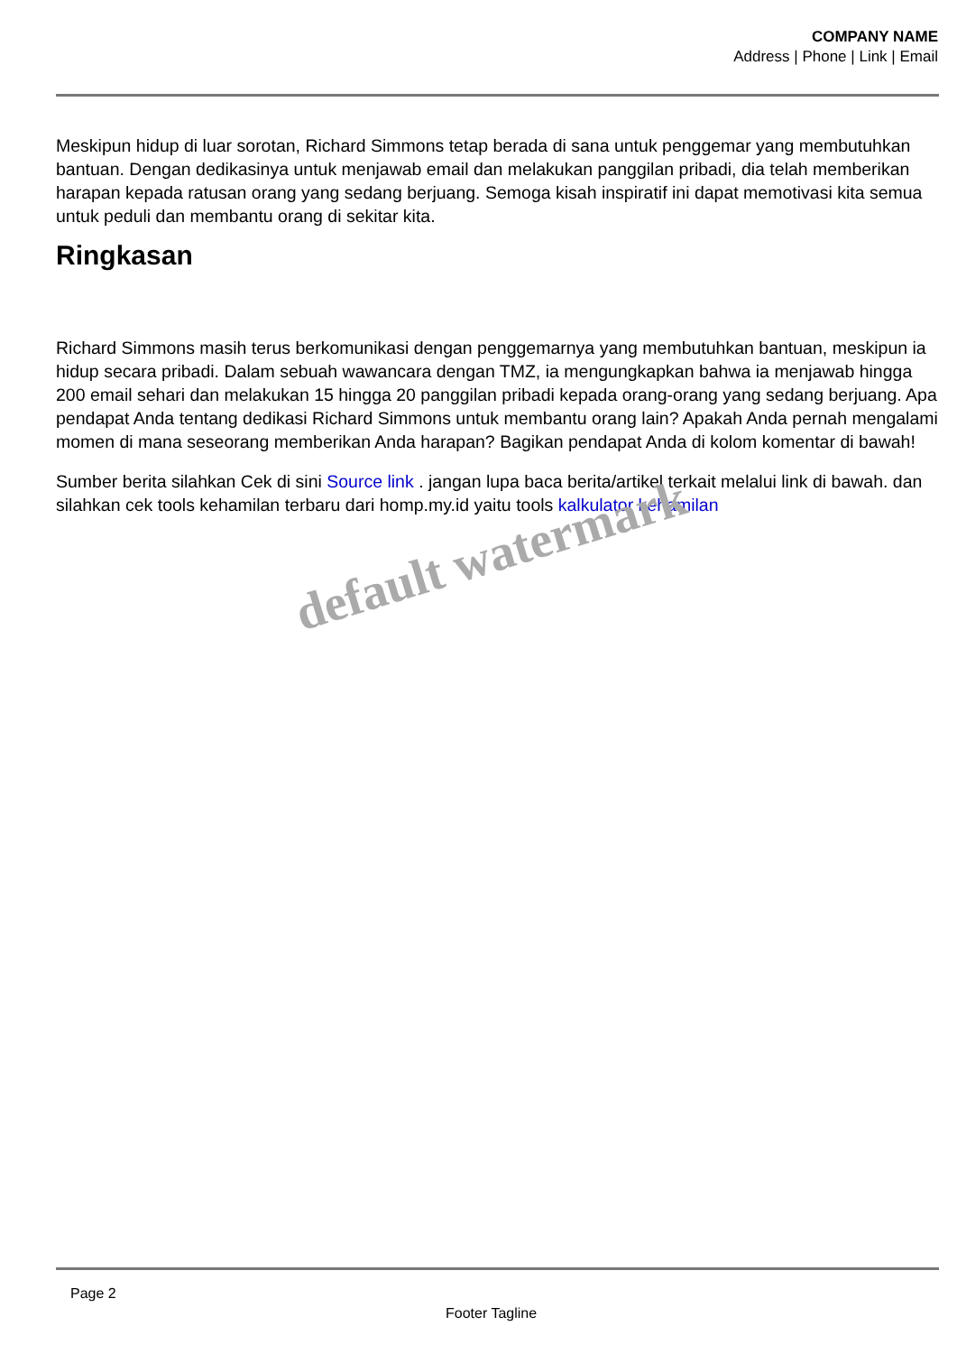COMPANY NAME
Address | Phone | Link | Email
Meskipun hidup di luar sorotan, Richard Simmons tetap berada di sana untuk penggemar yang membutuhkan bantuan. Dengan dedikasinya untuk menjawab email dan melakukan panggilan pribadi, dia telah memberikan harapan kepada ratusan orang yang sedang berjuang. Semoga kisah inspiratif ini dapat memotivasi kita semua untuk peduli dan membantu orang di sekitar kita.
Ringkasan
Richard Simmons masih terus berkomunikasi dengan penggemarnya yang membutuhkan bantuan, meskipun ia hidup secara pribadi. Dalam sebuah wawancara dengan TMZ, ia mengungkapkan bahwa ia menjawab hingga 200 email sehari dan melakukan 15 hingga 20 panggilan pribadi kepada orang-orang yang sedang berjuang. Apa pendapat Anda tentang dedikasi Richard Simmons untuk membantu orang lain? Apakah Anda pernah mengalami momen di mana seseorang memberikan Anda harapan? Bagikan pendapat Anda di kolom komentar di bawah!
Sumber berita silahkan Cek di sini Source link . jangan lupa baca berita/artikel terkait melalui link di bawah. dan silahkan cek tools kehamilan terbaru dari homp.my.id yaitu tools kalkulator kehamilan
default watermark
Page 2
Footer Tagline